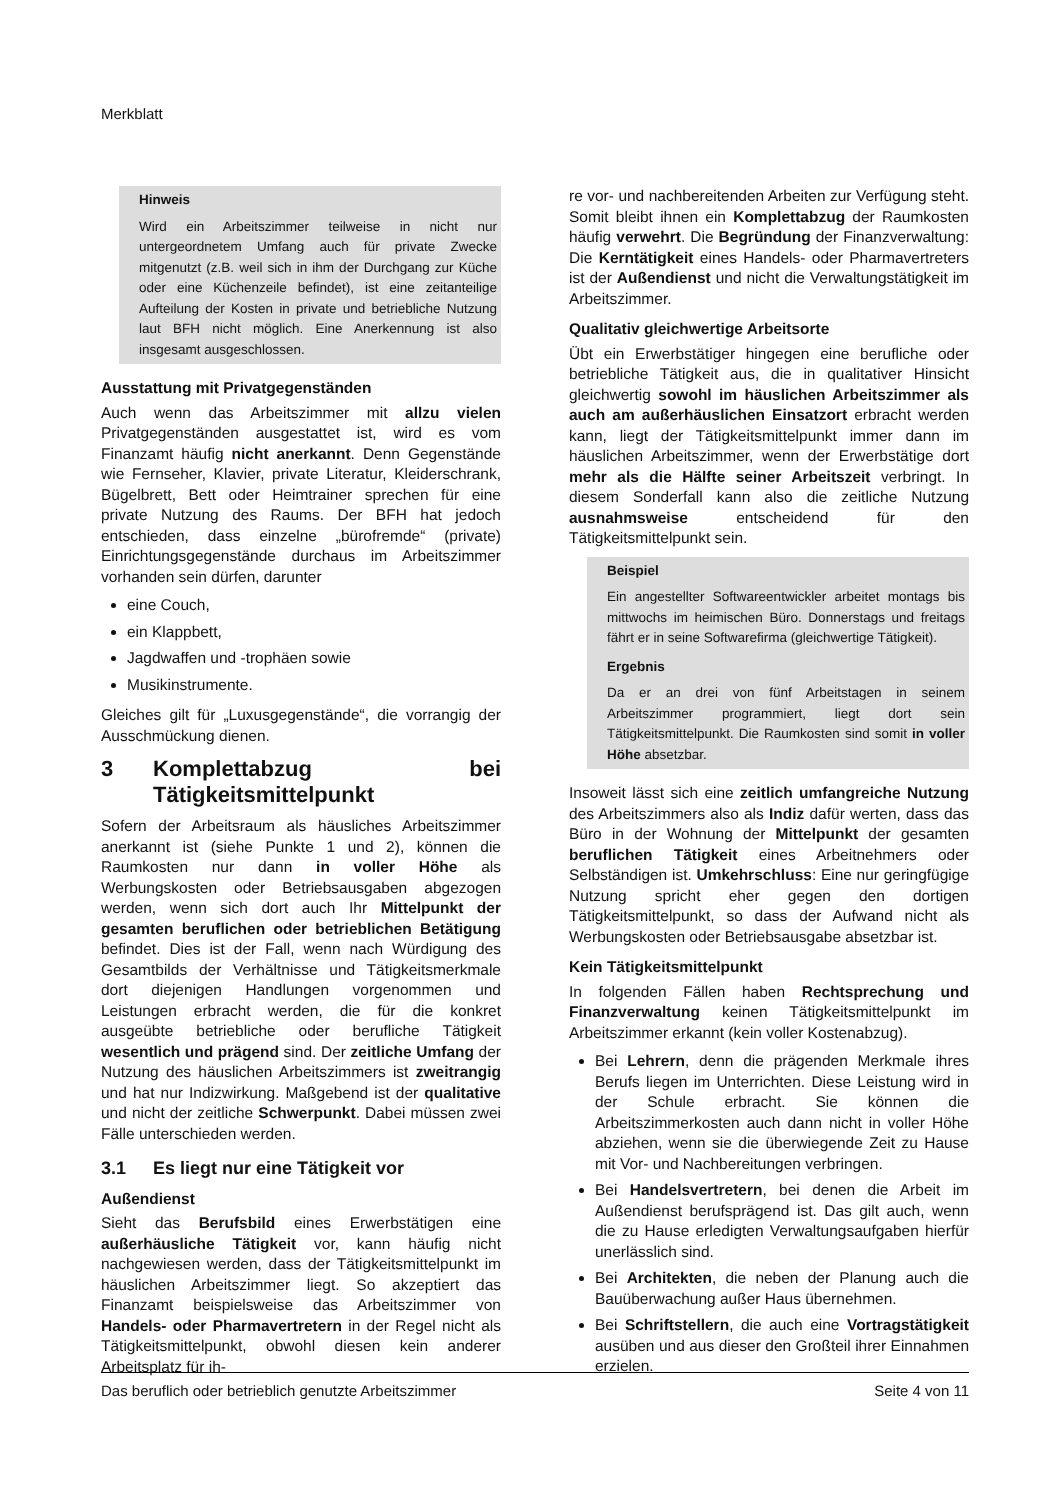Merkblatt
Hinweis
Wird ein Arbeitszimmer teilweise in nicht nur untergeordnetem Umfang auch für private Zwecke mitgenutzt (z.B. weil sich in ihm der Durchgang zur Küche oder eine Küchenzeile befindet), ist eine zeitanteilige Aufteilung der Kosten in private und betriebliche Nutzung laut BFH nicht möglich. Eine Anerkennung ist also insgesamt ausgeschlossen.
Ausstattung mit Privatgegenständen
Auch wenn das Arbeitszimmer mit allzu vielen Privatgegenständen ausgestattet ist, wird es vom Finanzamt häufig nicht anerkannt. Denn Gegenstände wie Fernseher, Klavier, private Literatur, Kleiderschrank, Bügelbrett, Bett oder Heimtrainer sprechen für eine private Nutzung des Raums. Der BFH hat jedoch entschieden, dass einzelne „bürofremde“ (private) Einrichtungsgegenstände durchaus im Arbeitszimmer vorhanden sein dürfen, darunter
eine Couch,
ein Klappbett,
Jagdwaffen und -trophäen sowie
Musikinstrumente.
Gleiches gilt für „Luxusgegenstände“, die vorrangig der Ausschmückung dienen.
3 Komplettabzug bei Tätigkeitsmittelpunkt
Sofern der Arbeitsraum als häusliches Arbeitszimmer anerkannt ist (siehe Punkte 1 und 2), können die Raumkosten nur dann in voller Höhe als Werbungskosten oder Betriebsausgaben abgezogen werden, wenn sich dort auch Ihr Mittelpunkt der gesamten beruflichen oder betrieblichen Betätigung befindet. Dies ist der Fall, wenn nach Würdigung des Gesamtbilds der Verhältnisse und Tätigkeitsmerkmale dort diejenigen Handlungen vorgenommen und Leistungen erbracht werden, die für die konkret ausgeübte betriebliche oder berufliche Tätigkeit wesentlich und prägend sind. Der zeitliche Umfang der Nutzung des häuslichen Arbeitszimmers ist zweitrangig und hat nur Indizwirkung. Maßgebend ist der qualitative und nicht der zeitliche Schwerpunkt. Dabei müssen zwei Fälle unterschieden werden.
3.1 Es liegt nur eine Tätigkeit vor
Außendienst
Sieht das Berufsbild eines Erwerbstätigen eine außerhäusliche Tätigkeit vor, kann häufig nicht nachgewiesen werden, dass der Tätigkeitsmittelpunkt im häuslichen Arbeitszimmer liegt. So akzeptiert das Finanzamt beispielsweise das Arbeitszimmer von Handels- oder Pharmavertretern in der Regel nicht als Tätigkeitsmittelpunkt, obwohl diesen kein anderer Arbeitsplatz für ih-
re vor- und nachbereitenden Arbeiten zur Verfügung steht. Somit bleibt ihnen ein Komplettabzug der Raumkosten häufig verwehrt. Die Begründung der Finanzverwaltung: Die Kerntätigkeit eines Handels- oder Pharmavertreters ist der Außendienst und nicht die Verwaltungstätigkeit im Arbeitszimmer.
Qualitativ gleichwertige Arbeitsorte
Übt ein Erwerbstätiger hingegen eine berufliche oder betriebliche Tätigkeit aus, die in qualitativer Hinsicht gleichwertig sowohl im häuslichen Arbeitszimmer als auch am außerhäuslichen Einsatzort erbracht werden kann, liegt der Tätigkeitsmittelpunkt immer dann im häuslichen Arbeitszimmer, wenn der Erwerbstätige dort mehr als die Hälfte seiner Arbeitszeit verbringt. In diesem Sonderfall kann also die zeitliche Nutzung ausnahmsweise entscheidend für den Tätigkeitsmittelpunkt sein.
Beispiel
Ein angestellter Softwareentwickler arbeitet montags bis mittwochs im heimischen Büro. Donnerstags und freitags fährt er in seine Softwarefirma (gleichwertige Tätigkeit).
Ergebnis
Da er an drei von fünf Arbeitstagen in seinem Arbeitszimmer programmiert, liegt dort sein Tätigkeitsmittelpunkt. Die Raumkosten sind somit in voller Höhe absetzbar.
Insoweit lässt sich eine zeitlich umfangreiche Nutzung des Arbeitszimmers also als Indiz dafür werten, dass das Büro in der Wohnung der Mittelpunkt der gesamten beruflichen Tätigkeit eines Arbeitnehmers oder Selbständigen ist. Umkehrschluss: Eine nur geringfügige Nutzung spricht eher gegen den dortigen Tätigkeitsmittelpunkt, so dass der Aufwand nicht als Werbungskosten oder Betriebsausgabe absetzbar ist.
Kein Tätigkeitsmittelpunkt
In folgenden Fällen haben Rechtsprechung und Finanzverwaltung keinen Tätigkeitsmittelpunkt im Arbeitszimmer erkannt (kein voller Kostenabzug).
Bei Lehrern, denn die prägenden Merkmale ihres Berufs liegen im Unterrichten. Diese Leistung wird in der Schule erbracht. Sie können die Arbeitszimmerkosten auch dann nicht in voller Höhe abziehen, wenn sie die überwiegende Zeit zu Hause mit Vor- und Nachbereitungen verbringen.
Bei Handelsvertretern, bei denen die Arbeit im Außendienst berufsprägend ist. Das gilt auch, wenn die zu Hause erledigten Verwaltungsaufgaben hierfür unerlässlich sind.
Bei Architekten, die neben der Planung auch die Bauüberwachung außer Haus übernehmen.
Bei Schriftstellern, die auch eine Vortragstätigkeit ausüben und aus dieser den Großteil ihrer Einnahmen erzielen.
Das beruflich oder betrieblich genutzte Arbeitszimmer Seite 4 von 11